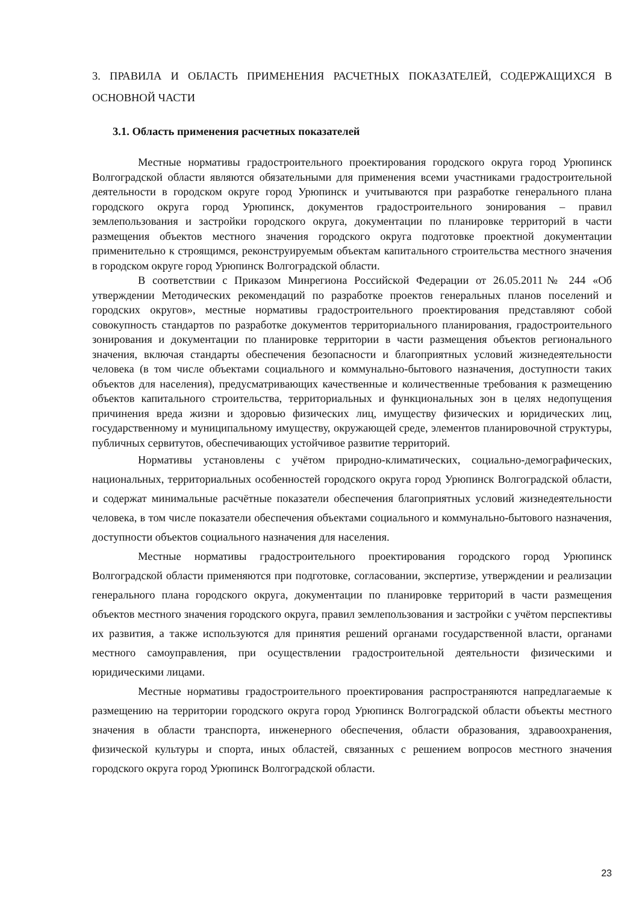3. ПРАВИЛА И ОБЛАСТЬ ПРИМЕНЕНИЯ РАСЧЕТНЫХ ПОКАЗАТЕЛЕЙ, СОДЕРЖАЩИХСЯ В ОСНОВНОЙ ЧАСТИ
3.1. Область применения расчетных показателей
Местные нормативы градостроительного проектирования городского округа город Урюпинск Волгоградской области являются обязательными для применения всеми участниками градостроительной деятельности в городском округе город Урюпинск и учитываются при разработке генерального плана городского округа город Урюпинск, документов градостроительного зонирования – правил землепользования и застройки городского округа, документации по планировке территорий в части размещения объектов местного значения городского округа подготовке проектной документации применительно к строящимся, реконструируемым объектам капитального строительства местного значения в городском округе город Урюпинск Волгоградской области.
В соответствии с Приказом Минрегиона Российской Федерации от 26.05.2011№ 244 «Об утверждении Методических рекомендаций по разработке проектов генеральных планов поселений и городских округов», местные нормативы градостроительного проектирования представляют собой совокупность стандартов по разработке документов территориального планирования, градостроительного зонирования и документации по планировке территории в части размещения объектов регионального значения, включая стандарты обеспечения безопасности и благоприятных условий жизнедеятельности человека (в том числе объектами социального и коммунально-бытового назначения, доступности таких объектов для населения), предусматривающих качественные и количественные требования к размещению объектов капитального строительства, территориальных и функциональных зон в целях недопущения причинения вреда жизни и здоровью физических лиц, имуществу физических и юридических лиц, государственному и муниципальному имуществу, окружающей среде, элементов планировочной структуры, публичных сервитутов, обеспечивающих устойчивое развитие территорий.
Нормативы установлены с учётом природно-климатических, социально-демографических, национальных, территориальных особенностей городского округа город Урюпинск Волгоградской области, и содержат минимальные расчётные показатели обеспечения благоприятных условий жизнедеятельности человека, в том числе показатели обеспечения объектами социального и коммунально-бытового назначения, доступности объектов социального назначения для населения.
Местные нормативы градостроительного проектирования городского город Урюпинск Волгоградской области применяются при подготовке, согласовании, экспертизе, утверждении и реализации генерального плана городского округа, документации по планировке территорий в части размещения объектов местного значения городского округа, правил землепользования и застройки с учётом перспективы их развития, а также используются для принятия решений органами государственной власти, органами местного самоуправления, при осуществлении градостроительной деятельности физическими и юридическими лицами.
Местные нормативы градостроительного проектирования распространяются напредлагаемые к размещению на территории городского округа город Урюпинск Волгоградской области объекты местного значения в области транспорта, инженерного обеспечения, области образования, здравоохранения, физической культуры и спорта, иных областей, связанных с решением вопросов местного значения городского округа город Урюпинск Волгоградской области.
23